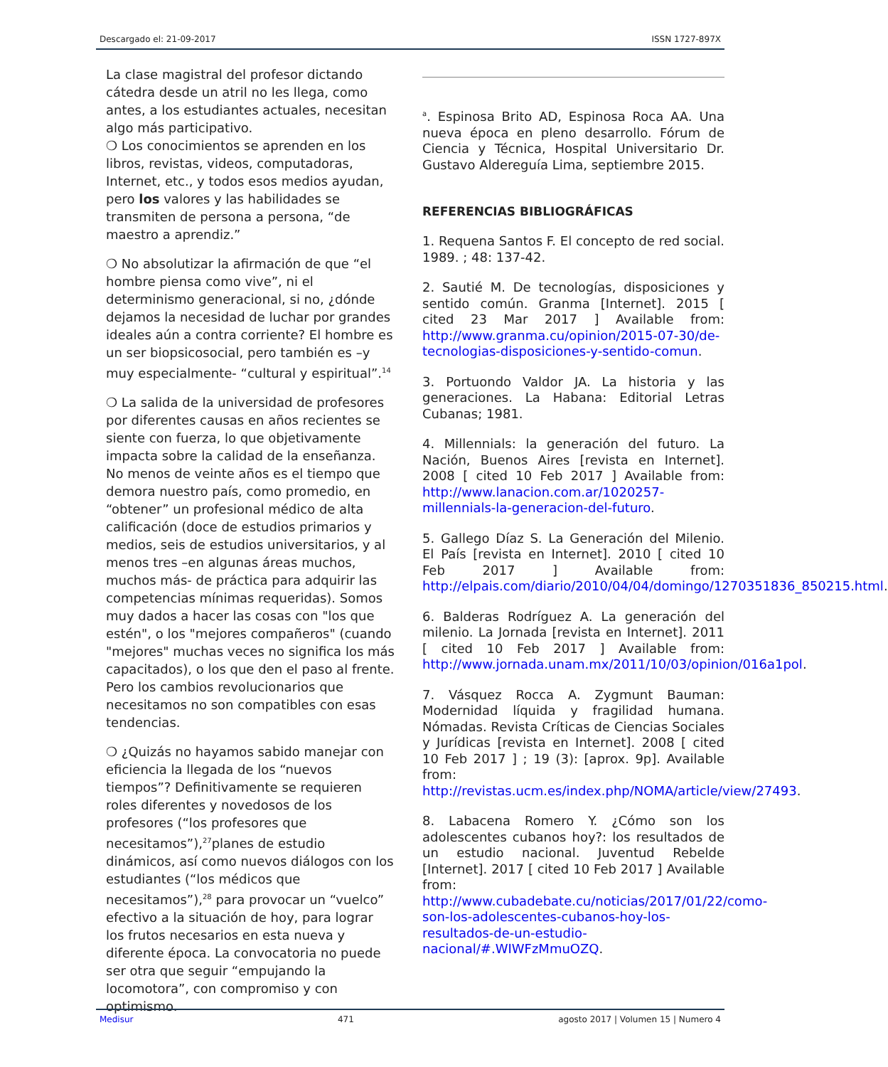Descargado el: 21-09-2017 ISSN 1727-897X
La clase magistral del profesor dictando cátedra desde un atril no les llega, como antes, a los estudiantes actuales, necesitan algo más participativo.
❍ Los conocimientos se aprenden en los libros, revistas, videos, computadoras, Internet, etc., y todos esos medios ayudan, pero los valores y las habilidades se transmiten de persona a persona, “de maestro a aprendiz.”
❍ No absolutizar la afirmación de que “el hombre piensa como vive”, ni el determinismo generacional, si no, ¿dónde dejamos la necesidad de luchar por grandes ideales aún a contra corriente? El hombre es un ser biopsicosocial, pero también es –y muy especialmente- “cultural y espiritual”.<sup>14</sup>
❍ La salida de la universidad de profesores por diferentes causas en años recientes se siente con fuerza, lo que objetivamente impacta sobre la calidad de la enseñanza. No menos de veinte años es el tiempo que demora nuestro país, como promedio, en “obtener” un profesional médico de alta calificación (doce de estudios primarios y medios, seis de estudios universitarios, y al menos tres –en algunas áreas muchos, muchos más- de práctica para adquirir las competencias mínimas requeridas). Somos muy dados a hacer las cosas con "los que estén", o los "mejores compañeros" (cuando "mejores" muchas veces no significa los más capacitados), o los que den el paso al frente. Pero los cambios revolucionarios que necesitamos no son compatibles con esas tendencias.
❍ ¿Quizás no hayamos sabido manejar con eficiencia la llegada de los “nuevos tiempos”? Definitivamente se requieren roles diferentes y novedosos de los profesores (“los profesores que necesitamos”),<sup>27</sup>planes de estudio dinámicos, así como nuevos diálogos con los estudiantes (“los médicos que necesitamos”),<sup>28</sup> para provocar un “vuelco” efectivo a la situación de hoy, para lograr los frutos necesarios en esta nueva y diferente época. La convocatoria no puede ser otra que seguir “empujando la locomotora”, con compromiso y con optimismo.
<sup>a</sup>. Espinosa Brito AD, Espinosa Roca AA. Una nueva época en pleno desarrollo. Fórum de Ciencia y Técnica, Hospital Universitario Dr. Gustavo Aldereguía Lima, septiembre 2015.
REFERENCIAS BIBLIOGRÁFICAS
1. Requena Santos F. El concepto de red social. 1989. ; 48: 137-42.
2. Sautié M. De tecnologías, disposiciones y sentido común. Granma [Internet]. 2015 [ cited 23 Mar 2017 ] Available from: http://www.granma.cu/opinion/2015-07-30/de-tecnologias-disposiciones-y-sentido-comun.
3. Portuondo Valdor JA. La historia y las generaciones. La Habana: Editorial Letras Cubanas; 1981.
4. Millennials: la generación del futuro. La Nación, Buenos Aires [revista en Internet]. 2008 [ cited 10 Feb 2017 ] Available from: http://www.lanacion.com.ar/1020257-millennials-la-generacion-del-futuro.
5. Gallego Díaz S. La Generación del Milenio. El País [revista en Internet]. 2010 [ cited 10 Feb 2017 ] Available from: http://elpais.com/diario/2010/04/04/domingo/1270351836_850215.html.
6. Balderas Rodríguez A. La generación del milenio. La Jornada [revista en Internet]. 2011 [ cited 10 Feb 2017 ] Available from: http://www.jornada.unam.mx/2011/10/03/opinion/016a1pol.
7. Vásquez Rocca A. Zygmunt Bauman: Modernidad líquida y fragilidad humana. Nómadas. Revista Críticas de Ciencias Sociales y Jurídicas [revista en Internet]. 2008 [ cited 10 Feb 2017 ] ; 19 (3): [aprox. 9p]. Available from: http://revistas.ucm.es/index.php/NOMA/article/view/27493.
8. Labacena Romero Y. ¿Cómo son los adolescentes cubanos hoy?: los resultados de un estudio nacional. Juventud Rebelde [Internet]. 2017 [ cited 10 Feb 2017 ] Available from: http://www.cubadebate.cu/noticias/2017/01/22/como-son-los-adolescentes-cubanos-hoy-los-resultados-de-un-estudio-nacional/#.WIWFzMmuOZQ.
Medisur 471 agosto 2017 | Volumen 15 | Numero 4